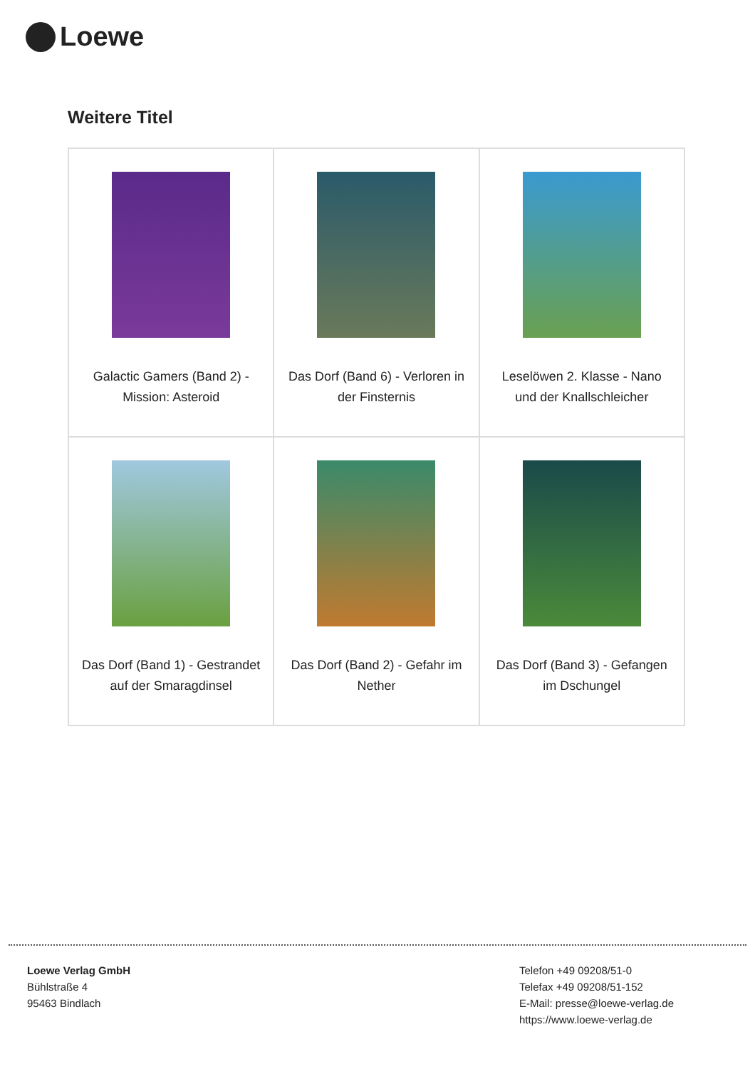Loewe
Weitere Titel
| Galactic Gamers (Band 2) - Mission: Asteroid | Das Dorf (Band 6) - Verloren in der Finsternis | Leselöwen 2. Klasse - Nano und der Knallschleicher |
| Das Dorf (Band 1) - Gestrandet auf der Smaragdinsel | Das Dorf (Band 2) - Gefahr im Nether | Das Dorf (Band 3) - Gefangen im Dschungel |
Loewe Verlag GmbH
Bühlstraße 4
95463 Bindlach
Telefon +49 09208/51-0
Telefax +49 09208/51-152
E-Mail: presse@loewe-verlag.de
https://www.loewe-verlag.de